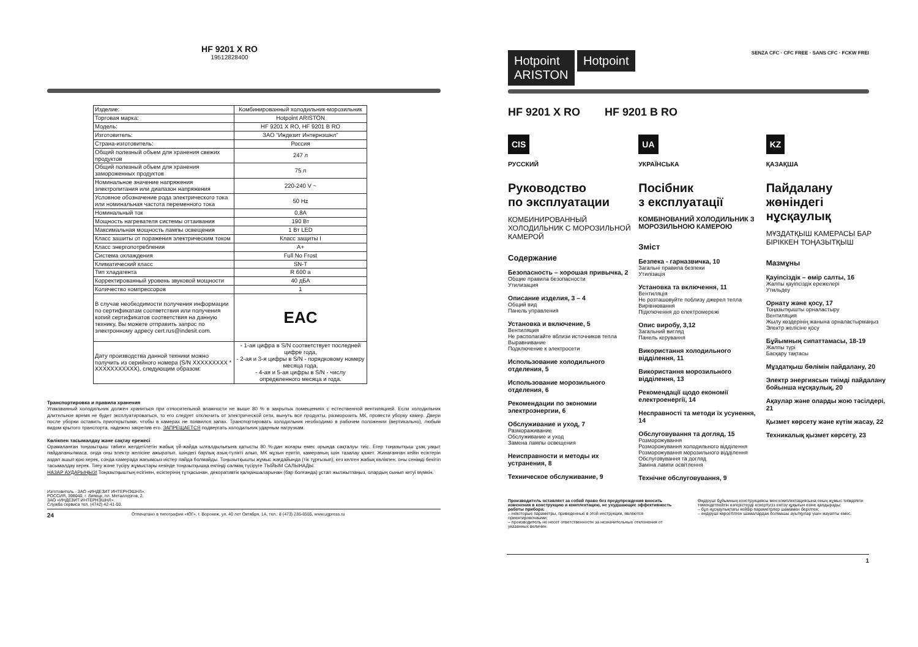HF 9201 X RO
19512828400
| Изделие: | Комбинированный холодильник-морозильник |
| Торговая марка: | Hotpoint ARISTON |
| Модель: | HF 9201 X RO, HF 9201 B RO |
| Изготовитель: | ЗАО "Индезит Интернэшнл" |
| Страна-изготовитель: | Россия |
| Общий полезный объем для хранения свежих продуктов | 247 л |
| Общий полезный объем для хранения замороженных продуктов | 75 л |
| Номинальное значение напряжения электропитания или диапазон напряжения | 220-240 V ~ |
| Условное обозначение рода электрического тока или номинальная частота переменного тока | 50 Hz |
| Номинальный ток | 0,8A |
| Мощность нагревателя системы оттаивания | 190 Вт |
| Максимальная мощность лампы освещения | 1 Вт LED |
| Класс зашиты от поражения электрическим током | Класс защиты I |
| Класс энергопотребления | A+ |
| Система охлаждения | Full No Frost |
| Климатический класс | SN-T |
| Тип хладагента | R 600 a |
| Корректированный уровень звуковой мощности | 40 дБА |
| Количество компрессоров | 1 |
| В случае необходимости получения информации по сертификатам соответствия или получения копий сертификатов соответствия на данную технику, Вы можете отправить запрос по электронному адресу cert.rus@indesit.com. | EAC |
| Дату производства данной техники можно получить из серийного номера (S/N XXXXXXXXX * XXXXXXXXXXX), следующим образом: | - 1-ая цифра в S/N соответствует последней цифре года, - 2-ая и 3-я цифры в S/N - порядковому номеру месяца года, - 4-ая и 5-ая цифры в S/N - числу определенного месяца и года. |
Транспортировка и правила хранения
Упакованный холодильник должен храниться при относительной влажности не выше 80 % в закрытых помещениях с естественной вентиляцией. Если холодильник длительное время не будет эксплуатироваться, то его следует отключить от электрической сети, вынуть все продукты, разморозить МК, провести уборку камер. Двери после уборки оставить приоткрытыми, чтобы в камерах не появился запах. Транспортировать холодильник необходимо в рабочем положении (вертикально), любым видом крытого транспорта, надежно закрепив его. ЗАПРЕЩАЕТСЯ подвергать холодильник ударным нагрузкам.
Көлікпен тасымалдау және сақтау ережесі
Орамаланған тоңазытқыш табиғи желдетілетін жабық үй-жайда ылғалдылығына қатысты 80 %-дан жоғары емес орында сақталуы тиіс. Егер тоңазытқыш ұзақ уақыт пайдаланылмаса, онда оны электр желісіне ажыратып, ішіндегі барлық азық-түлікті алып, МК мұзын еритіп, камераның ішін тазалау қажет. Жинағаннан кейін есіктерін аздап ашып қою керек, сонда камерада жағымсыз иістер пайда болмайды. Тоңызытқышты жұмыс жағдайында (тік тұрғызып), кез келген жабық көлікпен, оны сенімді бекітіп тасымалдау керек. Тиеу және түсіру жұмыстары кезінде тоңазытқышқа екпінді салмақ түсіруге ТЫЙЫМ САЛЫНАДЫ.
НАЗАР АУДАРЫҢЫЗ! Тоңазытқыштың есігінен, есіктерінің тұтқасынан, декоративтік қалқаншаларынан (бар болғанда) ұстап жылжытпаңыз, олардың сынып кетуі мүмкін.
Изготовитель - ЗАО «ИНДЕЗИТ ИНТЕРНЭШНЛ».
РОССИЯ, 398040, г. Липецк, пл. Металлургов, 2,
ЗАО «ИНДЕЗИТ ИНТЕРНЭШНЛ».
Служба сервиса тел. (4742) 42-41-00.
24 Отпечатано в типографии «ЮГ», г. Воронеж, ул. 40 лет Октября, 1А, тел.: 8 (473) 235-6555, www.ugpress.ru
Hotpoint
ARISTON Hotpoint SENZA CFC · CFC FREE · SANS CFC · FCKW FREI
HF 9201 X RO HF 9201 B RO
CIS
РУССКИЙ
Руководство
по эксплуатации
КОМБИНИРОВАННЫЙ ХОЛОДИЛЬНИК С МОРОЗИЛЬНОЙ КАМЕРОЙ
Содержание
Безопасность – хорошая привычка, 2
Общие правила безопасности
Утилизация
Описание изделия, 3 – 4
Общий вид
Панель управления
Установка и включение, 5
Вентиляция
Не располагайте вблизи источников тепла
Выравнивание
Подключение к электросети
Использование холодильного отделения, 5
Использование морозильного отделения, 6
Рекомендации по экономии электроэнергии, 6
Обслуживание и уход, 7
Размораживание
Обслуживание и уход
Замена лампы освещения
Неисправности и методы их устранения, 8
Техническое обслуживание, 9
UA
УКРАЇНСЬКА
Посібник
з експлуатації
КОМБІНОВАНИЙ ХОЛОДИЛЬНИК З МОРОЗИЛЬНОЮ КАМЕРОЮ
Зміст
Безпека - гарназвичка, 10
Загальні правила безпеки
Утилізація
Установка та включення, 11
Вентиляція
Не розташовуйте поблизу джерел тепла
Вирівнювання
Підключення до електромережі
Опис виробу, 3,12
Загальний вигляд
Панель керування
Використання холодильного відділення, 11
Використання морозильного відділення, 13
Рекомендації щодо економії електроенергії, 14
Несправності та методи їх усунення, 14
Обслуговування та догляд, 15
Розморожування
Розморожування холодильного відділення
Розморожування морозильного відділення
Обслуговування та догляд
Заміна лампи освітлення
Технічне обслуговування, 9
KZ
ҚАЗАҚША
Пайдалану жөніндегі нұсқаулық
МҰЗДАТҚЫШ КАМЕРАСЫ БАР БІРІККЕН ТОҢАЗЫТҚЫШ
Мазмұны
Қауіпсіздік – өмір салты, 16
Жалпы қауіпсіздік ережелері
Утильдеу
Орнату және қосу, 17
Тоңазытқышты орналастыру
Вентиляция
Жылу көздерінің жанына орналастырмаңыз
Электр желісіне қосу
Бұйымның сипаттамасы, 18-19
Жалпы түрі
Басқару тақтасы
Мұздатқыш бөлімін пайдалану, 20
Электр энергиясын тиімді пайдалану бойынша нұсқаулық, 20
Ақаулар және оларды жою тәсілдері, 21
Қызмет көрсету және күтім жасау, 22
Техникалық қызмет көрсету, 23
Производитель оставляет за собой право без предупреждения вносить изменения в конструкцию и комплектацию, не ухудшающие эффективность работы прибора:
– некоторые параметры, приведенные в этой инструкции, являются ориентировочными;
– производитель не несет ответственности за незначительные отклонения от указанных величин.
Өндіруші бұйымның конструкциясы мен комплектациясына оның жұмыс тиімділігін төмендетпейтін өзгерістерді ескертусіз енгізу құқығын өзіне қалдырады:
– бұл нұсқаулықтағы кейбір параметрлер шамамен берілген;
– өндіруші көрсетілген шамалардан болмашы ауытқулар үшін жауапты емес.
1